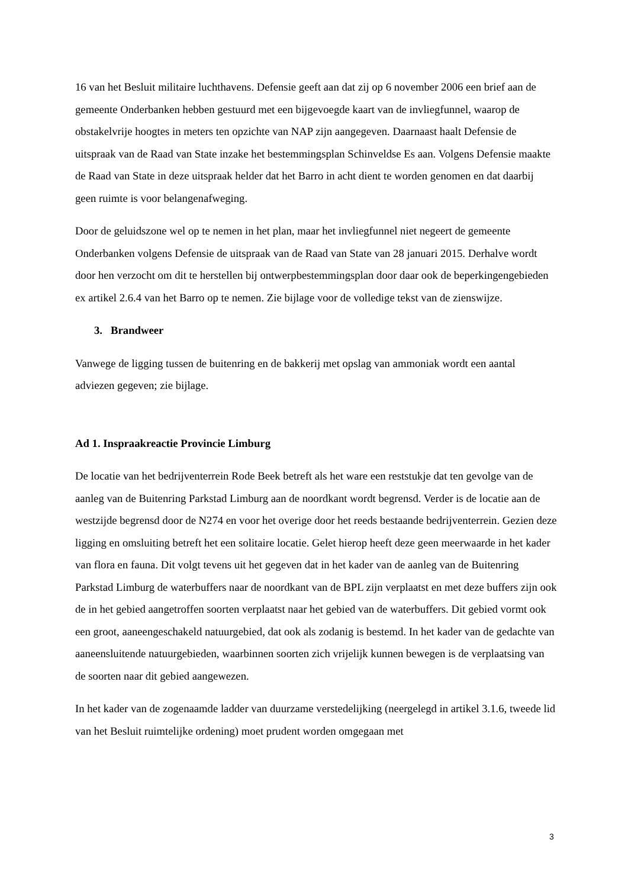16 van het Besluit militaire luchthavens. Defensie geeft aan dat zij op 6 november 2006 een brief aan de gemeente Onderbanken hebben gestuurd met een bijgevoegde kaart van de invliegfunnel, waarop de obstakelvrije hoogtes in meters ten opzichte van NAP zijn aangegeven. Daarnaast haalt Defensie de uitspraak van de Raad van State inzake het bestemmingsplan Schinveldse Es aan. Volgens Defensie maakte de Raad van State in deze uitspraak helder dat het Barro in acht dient te worden genomen en dat daarbij geen ruimte is voor belangenafweging.
Door de geluidszone wel op te nemen in het plan, maar het invliegfunnel niet negeert de gemeente Onderbanken volgens Defensie de uitspraak van de Raad van State van 28 januari 2015. Derhalve wordt door hen verzocht om dit te herstellen bij ontwerpbestemmingsplan door daar ook de beperkingengebieden ex artikel 2.6.4 van het Barro op te nemen. Zie bijlage voor de volledige tekst van de zienswijze.
3. Brandweer
Vanwege de ligging tussen de buitenring en de bakkerij met opslag van ammoniak wordt een aantal adviezen gegeven; zie bijlage.
Ad 1. Inspraakreactie Provincie Limburg
De locatie van het bedrijventerrein Rode Beek betreft als het ware een reststukje dat ten gevolge van de aanleg van de Buitenring Parkstad Limburg aan de noordkant wordt begrensd. Verder is de locatie aan de westzijde begrensd door de N274 en voor het overige door het reeds bestaande bedrijventerrein. Gezien deze ligging en omsluiting betreft het een solitaire locatie. Gelet hierop heeft deze geen meerwaarde in het kader van flora en fauna. Dit volgt tevens uit het gegeven dat in het kader van de aanleg van de Buitenring Parkstad Limburg de waterbuffers naar de noordkant van de BPL zijn verplaatst en met deze buffers zijn ook de in het gebied aangetroffen soorten verplaatst naar het gebied van de waterbuffers. Dit gebied vormt ook een groot, aaneengeschakeld natuurgebied, dat ook als zodanig is bestemd. In het kader van de gedachte van aaneensluitende natuurgebieden, waarbinnen soorten zich vrijelijk kunnen bewegen is de verplaatsing van de soorten naar dit gebied aangewezen.
In het kader van de zogenaamde ladder van duurzame verstedelijking (neergelegd in artikel 3.1.6, tweede lid van het Besluit ruimtelijke ordening) moet prudent worden omgegaan met
3